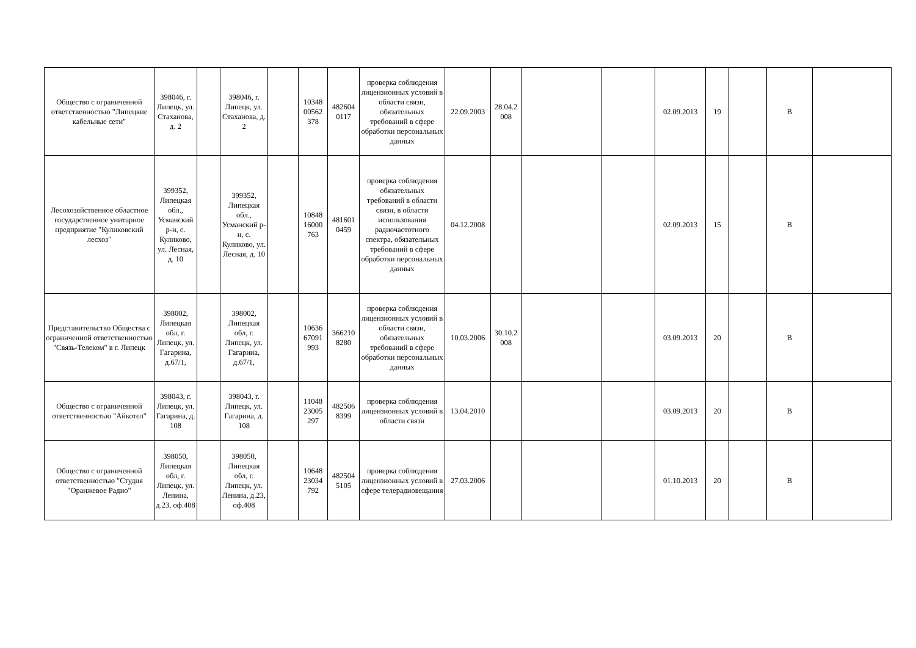| Общество с ограниченной ответственностью "Липецкие кабельные сети" | 398046, г. Липецк, ул. Стаханова, д. 2 | | 398046, г. Липецк, ул. Стаханова, д. 2 | | 10348 00562 378 | 482604 0117 | проверка соблюдения лицензионных условий в области связи, обязательных требований в сфере обработки персональных данных | 22.09.2003 | 28.04.2 008 | | | 02.09.2013 | 19 | | В | |
| Лесохозяйственное областное государственное унитарное предприятие "Куликовский лесхоз" | 399352, Липецкая обл., Усманский р-н, с. Куликово, ул. Лесная, д. 10 | | 399352, Липецкая обл., Усманский р-н, с. Куликово, ул. Лесная, д. 10 | | 10848 16000 763 | 481601 0459 | проверка соблюдения обязательных требований в области связи, в области использования радиочастотного спектра, обязательных требований в сфере обработки персональных данных | 04.12.2008 | | | | 02.09.2013 | 15 | | В | |
| Представительство Общества с ограниченной ответственностью "Связь-Телеком" в г. Липецк | 398002, Липецкая обл, г. Липецк, ул. Гагарина, д.67/1, | | 398002, Липецкая обл, г. Липецк, ул. Гагарина, д.67/1, | | 10636 67091 993 | 366210 8280 | проверка соблюдения лицензионных условий в области связи, обязательных требований в сфере обработки персональных данных | 10.03.2006 | 30.10.2 008 | | | 03.09.2013 | 20 | | В | |
| Общество с ограниченной ответственностью "Айкотел" | 398043, г. Липецк, ул. Гагарина, д. 108 | | 398043, г. Липецк, ул. Гагарина, д. 108 | | 11048 23005 297 | 482506 8399 | проверка соблюдения лицензионных условий в области связи | 13.04.2010 | | | | 03.09.2013 | 20 | | В | |
| Общество с ограниченной ответственностью "Студия "Оранжевое Радио" | 398050, Липецкая обл, г. Липецк, ул. Ленина, д.23, оф.408 | | 398050, Липецкая обл, г. Липецк, ул. Ленина, д.23, оф.408 | | 10648 23034 792 | 482504 5105 | проверка соблюдения лицензионных условий в сфере телерадиовещания | 27.03.2006 | | | | 01.10.2013 | 20 | | В | |